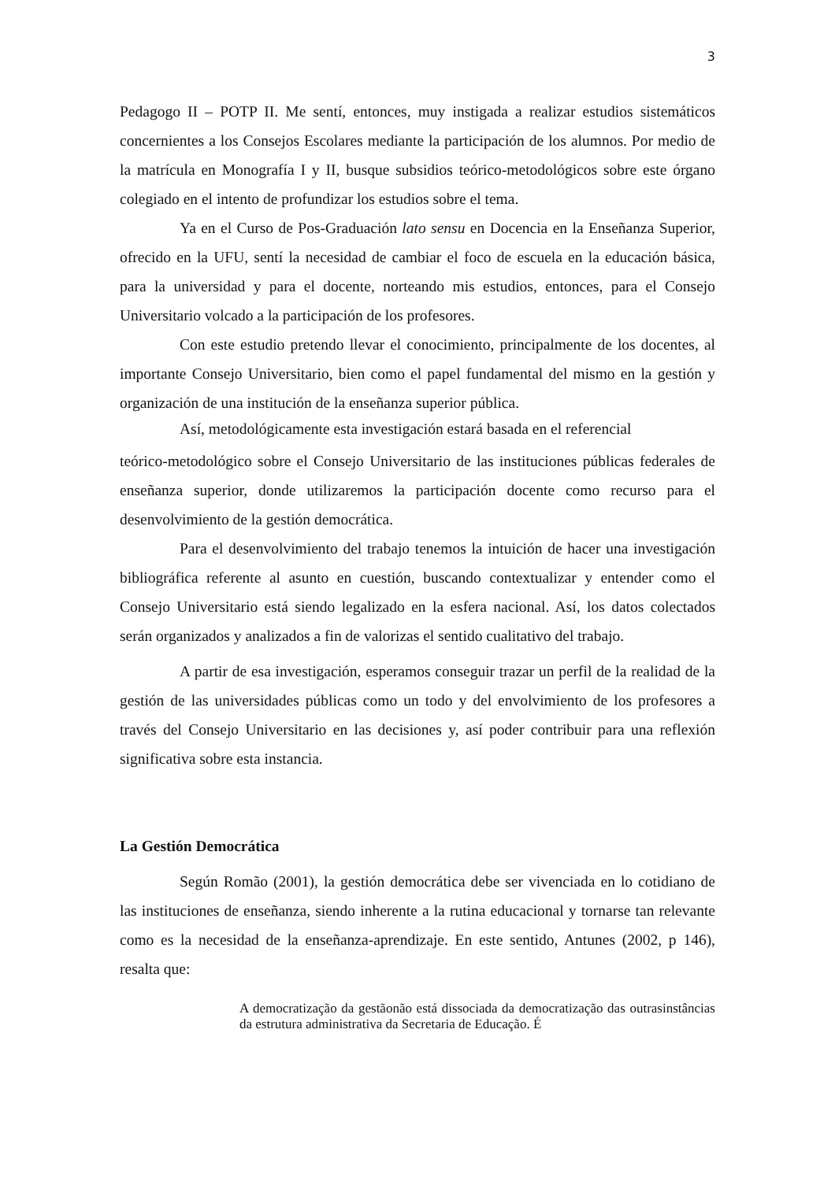3
Pedagogo II – POTP II. Me sentí, entonces, muy instigada a realizar estudios sistemáticos concernientes a los Consejos Escolares mediante la participación de los alumnos. Por medio de la matrícula en Monografía I y II, busque subsidios teórico-metodológicos sobre este órgano colegiado en el intento de profundizar los estudios sobre el tema.
Ya en el Curso de Pos-Graduación lato sensu en Docencia en la Enseñanza Superior, ofrecido en la UFU, sentí la necesidad de cambiar el foco de escuela en la educación básica, para la universidad y para el docente, norteando mis estudios, entonces, para el Consejo Universitario volcado a la participación de los profesores.
Con este estudio pretendo llevar el conocimiento, principalmente de los docentes, al importante Consejo Universitario, bien como el papel fundamental del mismo en la gestión y organización de una institución de la enseñanza superior pública.
Así, metodológicamente esta investigación estará basada en el referencial
teórico-metodológico sobre el Consejo Universitario de las instituciones públicas federales de enseñanza superior, donde utilizaremos la participación docente como recurso para el desenvolvimiento de la gestión democrática.
Para el desenvolvimiento del trabajo tenemos la intuición de hacer una investigación bibliográfica referente al asunto en cuestión, buscando contextualizar y entender como el Consejo Universitario está siendo legalizado en la esfera nacional. Así, los datos colectados serán organizados y analizados a fin de valorizas el sentido cualitativo del trabajo.
A partir de esa investigación, esperamos conseguir trazar un perfil de la realidad de la gestión de las universidades públicas como un todo y del envolvimiento de los profesores a través del Consejo Universitario en las decisiones y, así poder contribuir para una reflexión significativa sobre esta instancia.
La Gestión Democrática
Según Romão (2001), la gestión democrática debe ser vivenciada en lo cotidiano de las instituciones de enseñanza, siendo inherente a la rutina educacional y tornarse tan relevante como es la necesidad de la enseñanza-aprendizaje. En este sentido, Antunes (2002, p 146), resalta que:
A democratização da gestãonão está dissociada da democratização das outrasinstâncias da estrutura administrativa da Secretaria de Educação. É